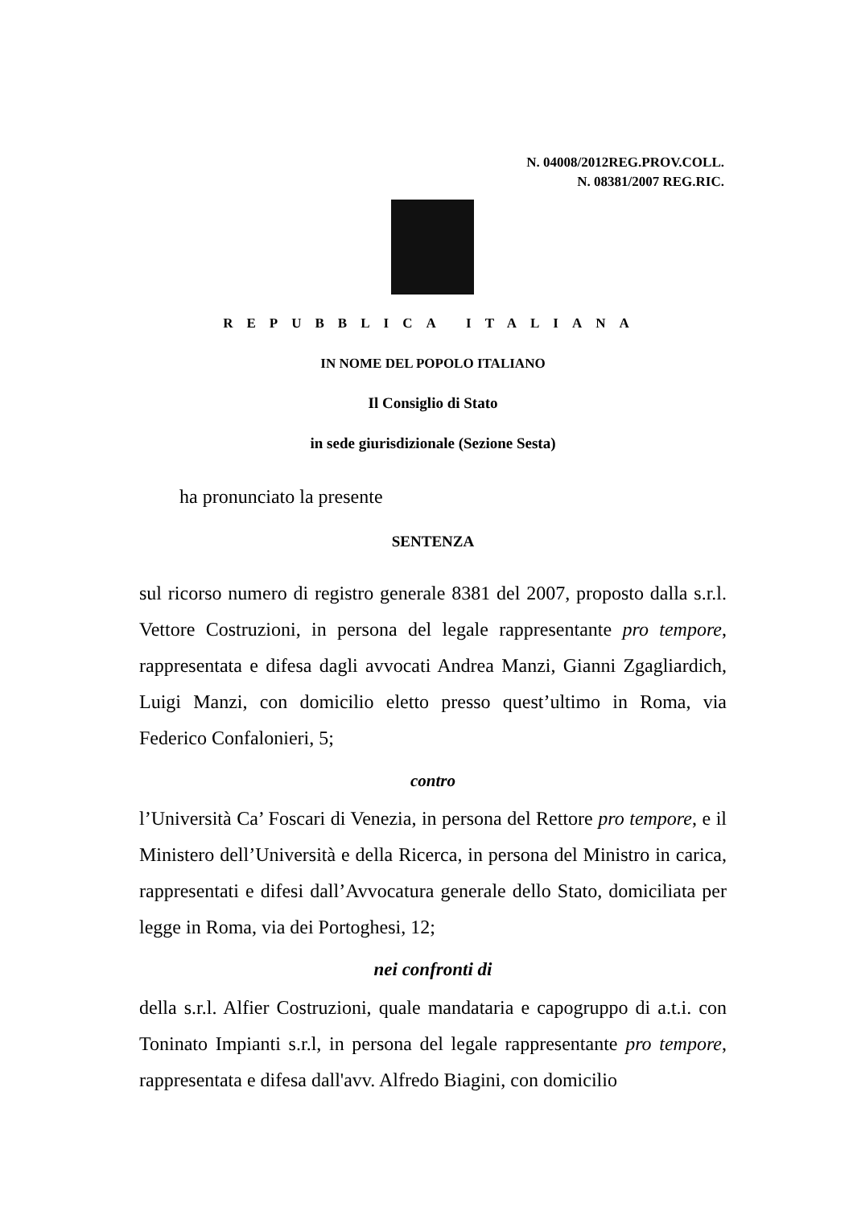N. 04008/2012REG.PROV.COLL.
N. 08381/2007 REG.RIC.
REPUBBLICA ITALIANA
IN NOME DEL POPOLO ITALIANO
Il Consiglio di Stato
in sede giurisdizionale (Sezione Sesta)
ha pronunciato la presente
SENTENZA
sul ricorso numero di registro generale 8381 del 2007, proposto dalla s.r.l. Vettore Costruzioni, in persona del legale rappresentante pro tempore, rappresentata e difesa dagli avvocati Andrea Manzi, Gianni Zgagliardich, Luigi Manzi, con domicilio eletto presso quest’ultimo in Roma, via Federico Confalonieri, 5;
contro
l’Università Ca’ Foscari di Venezia, in persona del Rettore pro tempore, e il Ministero dell’Università e della Ricerca, in persona del Ministro in carica, rappresentati e difesi dall’Avvocatura generale dello Stato, domiciliata per legge in Roma, via dei Portoghesi, 12;
nei confronti di
della s.r.l. Alfier Costruzioni, quale mandataria e capogruppo di a.t.i. con Toninato Impianti s.r.l, in persona del legale rappresentante pro tempore, rappresentata e difesa dall'avv. Alfredo Biagini, con domicilio